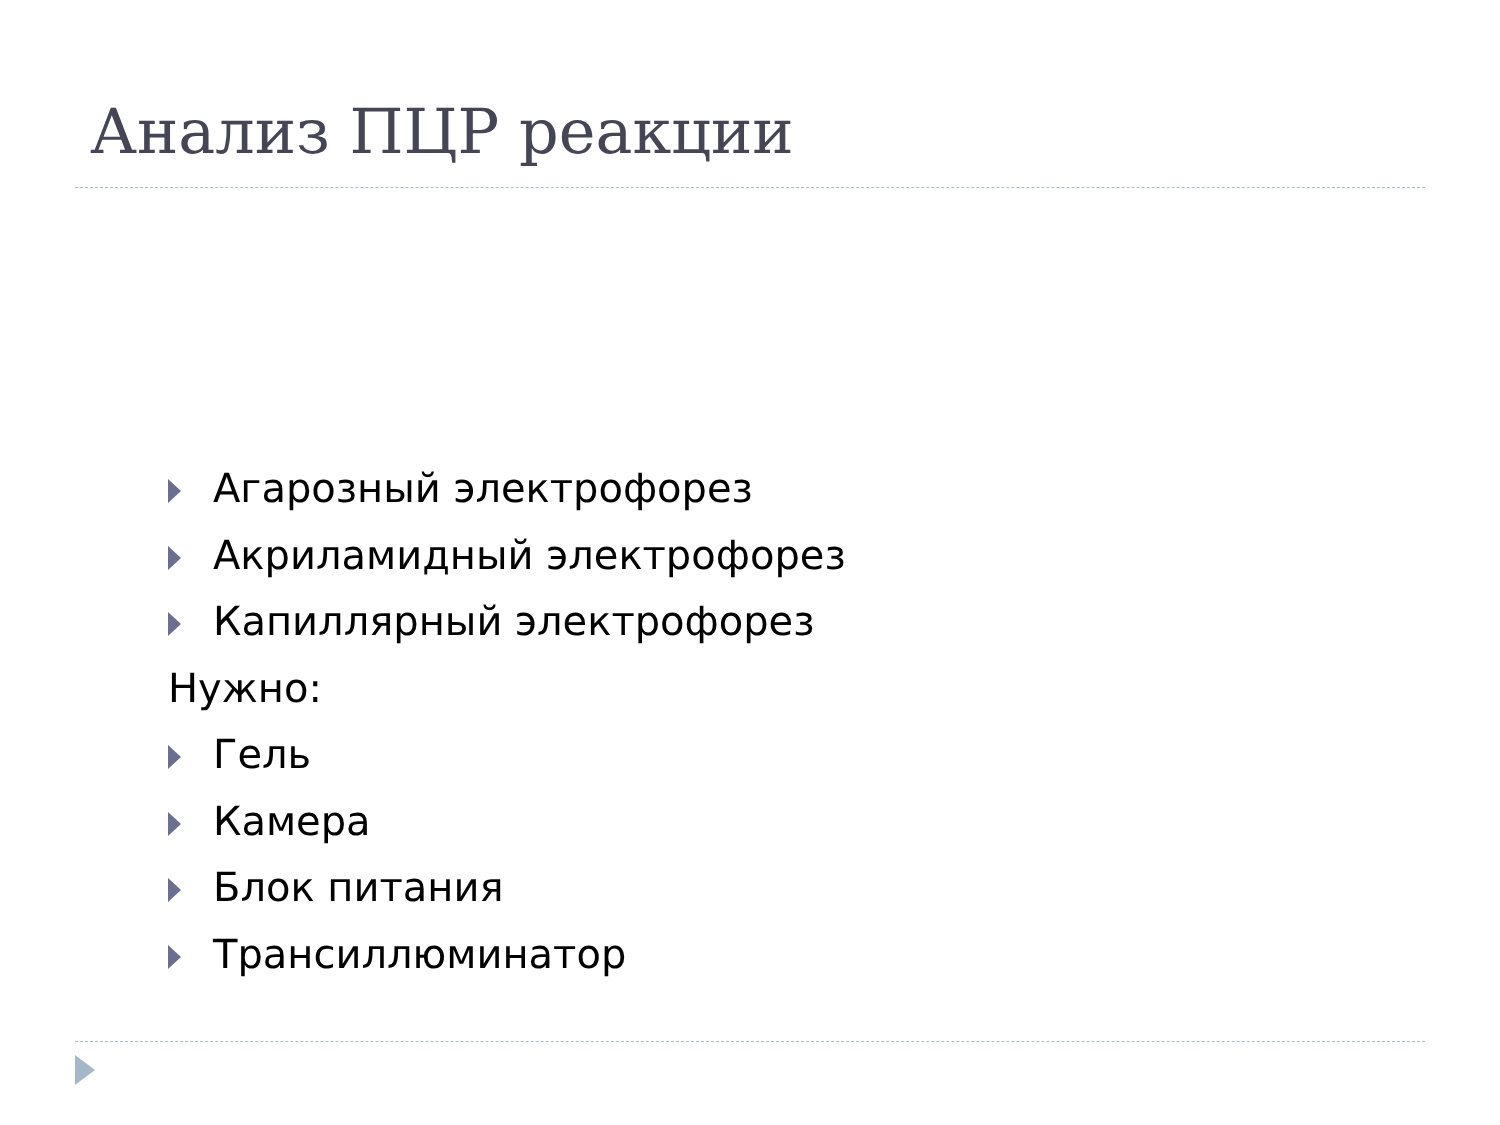Анализ ПЦР реакции
Агарозный электрофорез
Акриламидный электрофорез
Капиллярный электрофорез
Нужно:
Гель
Камера
Блок питания
Трансиллюминатор